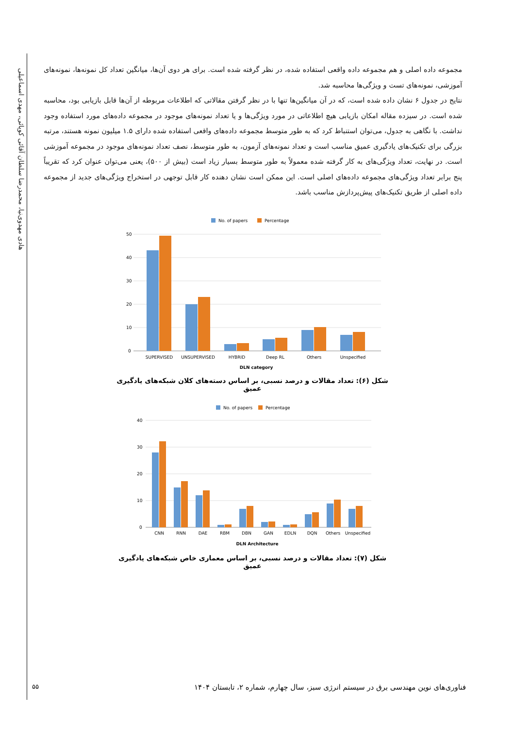هادی مهدوی‌نیا، محمدرضا سلطان آقائی کوپائی، مهدی اسماعیلی
مجموعه داده اصلی و هم مجموعه داده واقعی استفاده شده، در نظر گرفته شده است. برای هر دوی آن‌ها، میانگین تعداد کل نمونه‌ها، نمونه‌های آموزشی، نمونه‌های تست و ویژگی‌ها محاسبه شد.
نتایج در جدول ۶ نشان داده شده است، که در آن میانگین‌ها تنها با در نظر گرفتن مقالاتی که اطلاعات مربوطه از آن‌ها قابل بازیابی بود، محاسبه شده است. در سیزده مقاله امکان بازیابی هیچ اطلاعاتی در مورد ویژگی‌ها و یا تعداد نمونه‌های موجود در مجموعه داده‌های مورد استفاده وجود نداشت. با نگاهی به جدول، می‌توان استنباط کرد که به طور متوسط مجموعه داده‌های واقعی استفاده شده دارای ۱.۵ میلیون نمونه هستند، مرتبه بزرگی برای تکنیک‌های یادگیری عمیق مناسب است و تعداد نمونه‌های آزمون، به طور متوسط، نصف تعداد نمونه‌های موجود در مجموعه آموزشی است. در نهایت، تعداد ویژگی‌های به کار گرفته شده معمولاً به طور متوسط بسیار زیاد است (بیش از ۵۰۰)، یعنی می‌توان عنوان کرد که تقریباً پنج برابر تعداد ویژگی‌های مجموعه داده‌های اصلی است. این ممکن است نشان دهنده کار قابل توجهی در استخراج ویژگی‌های جدید از مجموعه داده اصلی از طریق تکنیک‌های پیش‌پردازش مناسب باشد.
No. of papers
Percentage
50
40
30
20
10
0
SUPERVISED
UNSUPERVISED
HYBRID
Deep RL
Others
Unspecified
DLN category
شکل (۶): تعداد مقالات و درصد نسبی، بر اساس دسته‌های کلان شبکه‌های یادگیری عمیق
No. of papers
Percentage
40
30
20
10
0
CNN
RNN
DAE
RBM
DBN
GAN
EDLN
DQN
Others
Unspecified
DLN Architecture
شکل (۷): تعداد مقالات و درصد نسبی، بر اساس معماری خاص شبکه‌های یادگیری عمیق
۵۵
فناوری‌های نوین مهندسی برق در سیستم انرژی سبز، سال چهارم، شماره ۲، تابستان ۱۴۰۴